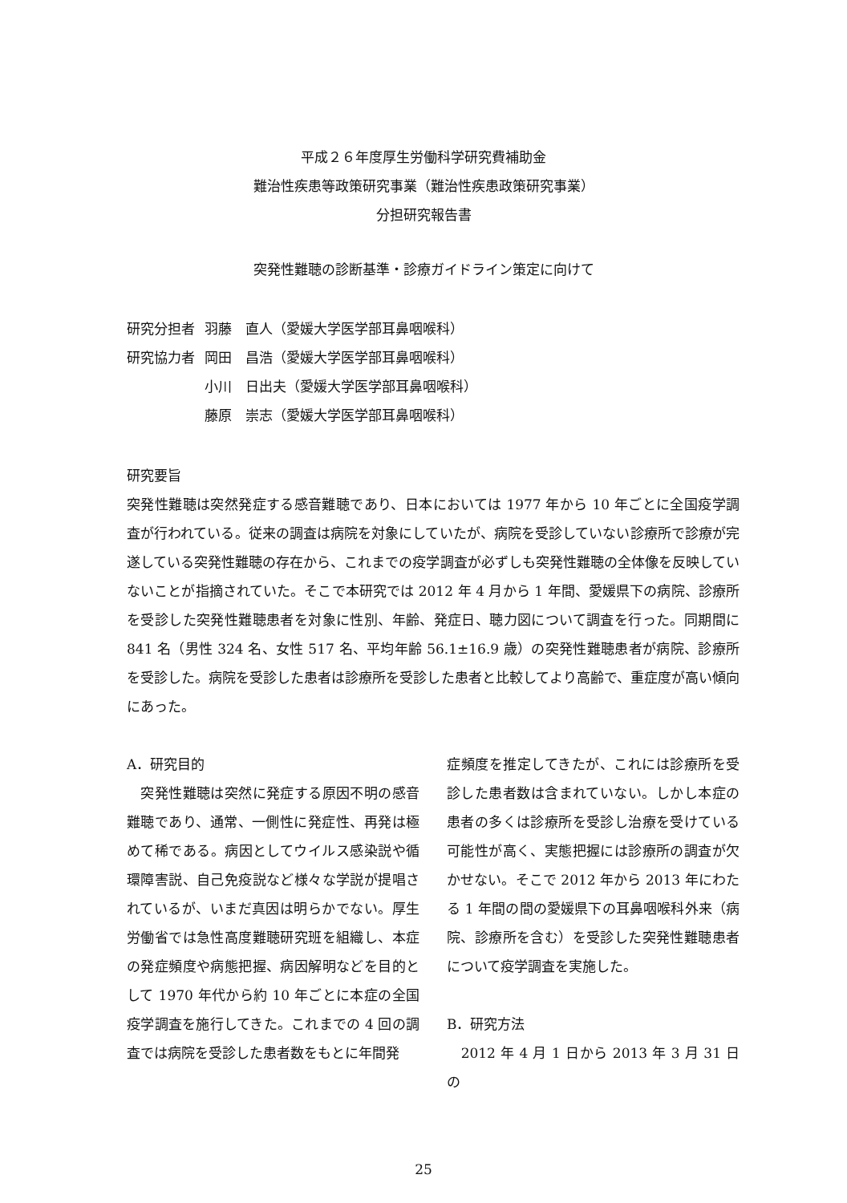平成２６年度厚生労働科学研究費補助金
難治性疾患等政策研究事業（難治性疾患政策研究事業）
分担研究報告書
突発性難聴の診断基準・診療ガイドライン策定に向けて
| 研究分担者 | 羽藤 直人（愛媛大学医学部耳鼻咽喉科） |
| 研究協力者 | 岡田 昌浩（愛媛大学医学部耳鼻咽喉科） |
| | 小川 日出夫（愛媛大学医学部耳鼻咽喉科） |
| | 藤原 崇志（愛媛大学医学部耳鼻咽喉科） |
研究要旨
突発性難聴は突然発症する感音難聴であり、日本においては 1977 年から 10 年ごとに全国疫学調査が行われている。従来の調査は病院を対象にしていたが、病院を受診していない診療所で診療が完遂している突発性難聴の存在から、これまでの疫学調査が必ずしも突発性難聴の全体像を反映していないことが指摘されていた。そこで本研究では 2012 年 4 月から 1 年間、愛媛県下の病院、診療所を受診した突発性難聴患者を対象に性別、年齢、発症日、聴力図について調査を行った。同期間に 841 名（男性 324 名、女性 517 名、平均年齢 56.1±16.9 歳）の突発性難聴患者が病院、診療所を受診した。病院を受診した患者は診療所を受診した患者と比較してより高齢で、重症度が高い傾向にあった。
A．研究目的
　突発性難聴は突然に発症する原因不明の感音難聴であり、通常、一側性に発症性、再発は極めて稀である。病因としてウイルス感染説や循環障害説、自己免疫説など様々な学説が提唱されているが、いまだ真因は明らかでない。厚生労働省では急性高度難聴研究班を組織し、本症の発症頻度や病態把握、病因解明などを目的として 1970 年代から約 10 年ごとに本症の全国疫学調査を施行してきた。これまでの 4 回の調査では病院を受診した患者数をもとに年間発
症頻度を推定してきたが、これには診療所を受診した患者数は含まれていない。しかし本症の患者の多くは診療所を受診し治療を受けている可能性が高く、実態把握には診療所の調査が欠かせない。そこで 2012 年から 2013 年にわたる 1 年間の間の愛媛県下の耳鼻咽喉科外来（病院、診療所を含む）を受診した突発性難聴患者について疫学調査を実施した。
B．研究方法
　2012 年 4 月 1 日から 2013 年 3 月 31 日の
25